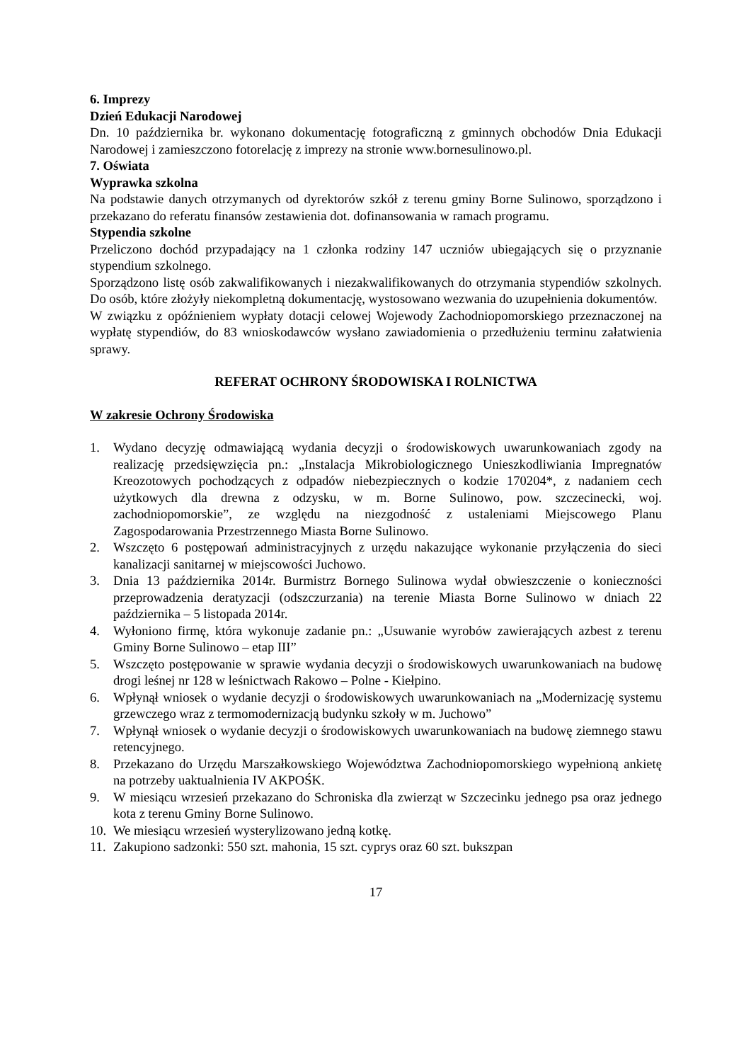6. Imprezy
Dzień Edukacji Narodowej
Dn. 10 października br. wykonano dokumentację fotograficzną z gminnych obchodów Dnia Edukacji Narodowej i zamieszczono fotorelację z imprezy na stronie www.bornesulinowo.pl.
7. Oświata
Wyprawka szkolna
Na podstawie danych otrzymanych od dyrektorów szkół z terenu gminy Borne Sulinowo, sporządzono i przekazano do referatu finansów zestawienia dot. dofinansowania w ramach programu.
Stypendia szkolne
Przeliczono dochód przypadający na 1 członka rodziny 147 uczniów ubiegających się o przyznanie stypendium szkolnego.
Sporządzono listę osób zakwalifikowanych i niezakwalifikowanych do otrzymania stypendiów szkolnych. Do osób, które złożyły niekompletną dokumentację, wystosowano wezwania do uzupełnienia dokumentów.
W związku z opóźnieniem wypłaty dotacji celowej Wojewody Zachodniopomorskiego przeznaczonej na wypłatę stypendiów, do 83 wnioskodawców wysłano zawiadomienia o przedłużeniu terminu załatwienia sprawy.
REFERAT OCHRONY ŚRODOWISKA I ROLNICTWA
W zakresie Ochrony Środowiska
1. Wydano decyzję odmawiającą wydania decyzji o środowiskowych uwarunkowaniach zgody na realizację przedsięwzięcia pn.: „Instalacja Mikrobiologicznego Unieszkodliwiania Impregnatów Kreozotowych pochodzących z odpadów niebezpiecznych o kodzie 170204*, z nadaniem cech użytkowych dla drewna z odzysku, w m. Borne Sulinowo, pow. szczecinecki, woj. zachodniopomorskie”, ze względu na niezgodność z ustaleniami Miejscowego Planu Zagospodarowania Przestrzennego Miasta Borne Sulinowo.
2. Wszczęto 6 postępowań administracyjnych z urzędu nakazujące wykonanie przyłączenia do sieci kanalizacji sanitarnej w miejscowości Juchowo.
3. Dnia 13 października 2014r. Burmistrz Bornego Sulinowa wydał obwieszczenie o konieczności przeprowadzenia deratyzacji (odszczurzania) na terenie Miasta Borne Sulinowo w dniach 22 października – 5 listopada 2014r.
4. Wyłoniono firmę, która wykonuje zadanie pn.: „Usuwanie wyrobów zawierających azbest z terenu Gminy Borne Sulinowo – etap III”
5. Wszczęto postępowanie w sprawie wydania decyzji o środowiskowych uwarunkowaniach na budowę drogi leśnej nr 128 w leśnictwach Rakowo – Polne - Kiełpino.
6. Wpłynął wniosek o wydanie decyzji o środowiskowych uwarunkowaniach na „Modernizację systemu grzewczego wraz z termomodernizacją budynku szkoły w m. Juchowo”
7. Wpłynął wniosek o wydanie decyzji o środowiskowych uwarunkowaniach na budowę ziemnego stawu retencyjnego.
8. Przekazano do Urzędu Marszałkowskiego Województwa Zachodniopomorskiego wypełnioną ankietę na potrzeby uaktualnienia IV AKPOŚK.
9. W miesiącu wrzesień przekazano do Schroniska dla zwierząt w Szczecinku jednego psa oraz jednego kota z terenu Gminy Borne Sulinowo.
10. We miesiącu wrzesień wysterylizowano jedną kotkę.
11. Zakupiono sadzonki: 550 szt. mahonia, 15 szt. cyprys oraz 60 szt. bukszpan
17